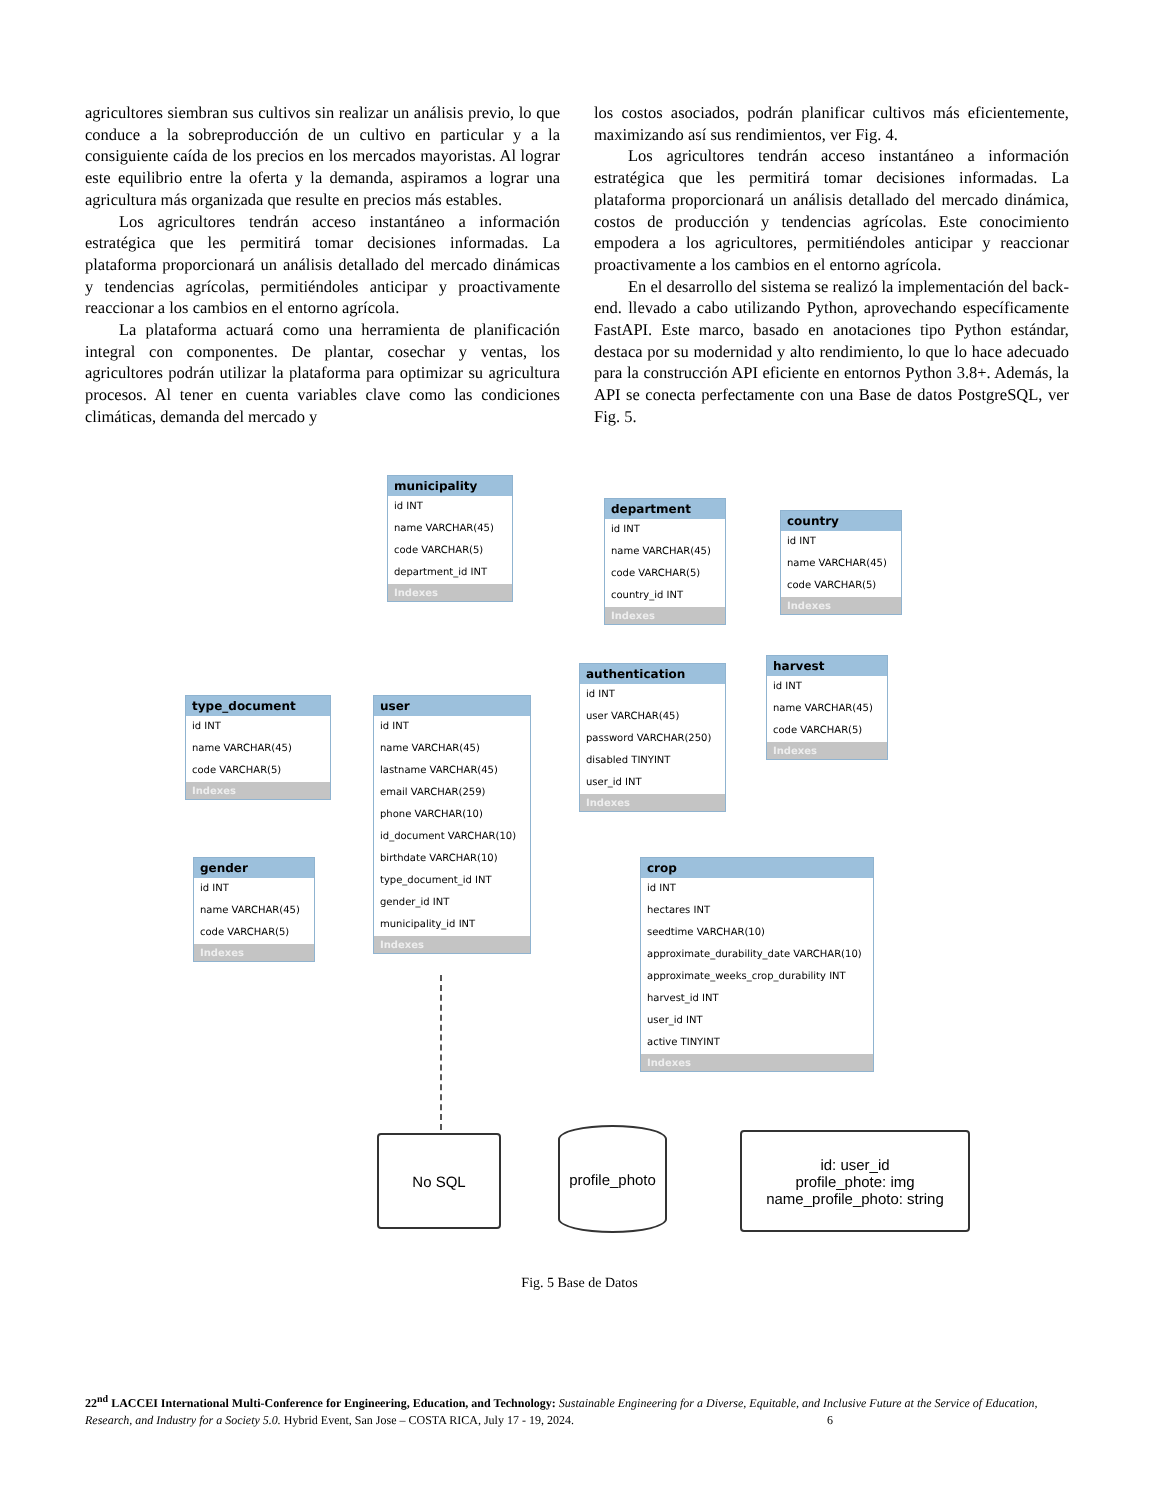agricultores siembran sus cultivos sin realizar un análisis previo, lo que conduce a la sobreproducción de un cultivo en particular y a la consiguiente caída de los precios en los mercados mayoristas. Al lograr este equilibrio entre la oferta y la demanda, aspiramos a lograr una agricultura más organizada que resulte en precios más estables.
Los agricultores tendrán acceso instantáneo a información estratégica que les permitirá tomar decisiones informadas. La plataforma proporcionará un análisis detallado del mercado dinámicas y tendencias agrícolas, permitiéndoles anticipar y proactivamente reaccionar a los cambios en el entorno agrícola.
La plataforma actuará como una herramienta de planificación integral con componentes. De plantar, cosechar y ventas, los agricultores podrán utilizar la plataforma para optimizar su agricultura procesos. Al tener en cuenta variables clave como las condiciones climáticas, demanda del mercado y
los costos asociados, podrán planificar cultivos más eficientemente, maximizando así sus rendimientos, ver Fig. 4.
Los agricultores tendrán acceso instantáneo a información estratégica que les permitirá tomar decisiones informadas. La plataforma proporcionará un análisis detallado del mercado dinámica, costos de producción y tendencias agrícolas. Este conocimiento empodera a los agricultores, permitiéndoles anticipar y reaccionar proactivamente a los cambios en el entorno agrícola.
En el desarrollo del sistema se realizó la implementación del back-end. llevado a cabo utilizando Python, aprovechando específicamente FastAPI. Este marco, basado en anotaciones tipo Python estándar, destaca por su modernidad y alto rendimiento, lo que lo hace adecuado para la construcción API eficiente en entornos Python 3.8+. Además, la API se conecta perfectamente con una Base de datos PostgreSQL, ver Fig. 5.
municipality
id INT
name VARCHAR(45)
code VARCHAR(5)
department_id INT
Indexes
department
id INT
name VARCHAR(45)
code VARCHAR(5)
country_id INT
Indexes
country
id INT
name VARCHAR(45)
code VARCHAR(5)
Indexes
authentication
id INT
user VARCHAR(45)
password VARCHAR(250)
disabled TINYINT
user_id INT
Indexes
harvest
id INT
name VARCHAR(45)
code VARCHAR(5)
Indexes
type_document
id INT
name VARCHAR(45)
code VARCHAR(5)
Indexes
user
id INT
name VARCHAR(45)
lastname VARCHAR(45)
email VARCHAR(259)
phone VARCHAR(10)
id_document VARCHAR(10)
birthdate VARCHAR(10)
type_document_id INT
gender_id INT
municipality_id INT
Indexes
gender
id INT
name VARCHAR(45)
code VARCHAR(5)
Indexes
crop
id INT
hectares INT
seedtime VARCHAR(10)
approximate_durability_date VARCHAR(10)
approximate_weeks_crop_durability INT
harvest_id INT
user_id INT
active TINYINT
Indexes
No SQL
profile_photo
id: user_id
profile_phote: img
name_profile_photo: string
Fig. 5 Base de Datos
22<sup>nd</sup> LACCEI International Multi-Conference for Engineering, Education, and Technology: Sustainable Engineering for a Diverse, Equitable, and Inclusive Future at the Service of Education, Research, and Industry for a Society 5.0. Hybrid Event, San Jose – COSTA RICA, July 17 - 19, 2024. 6